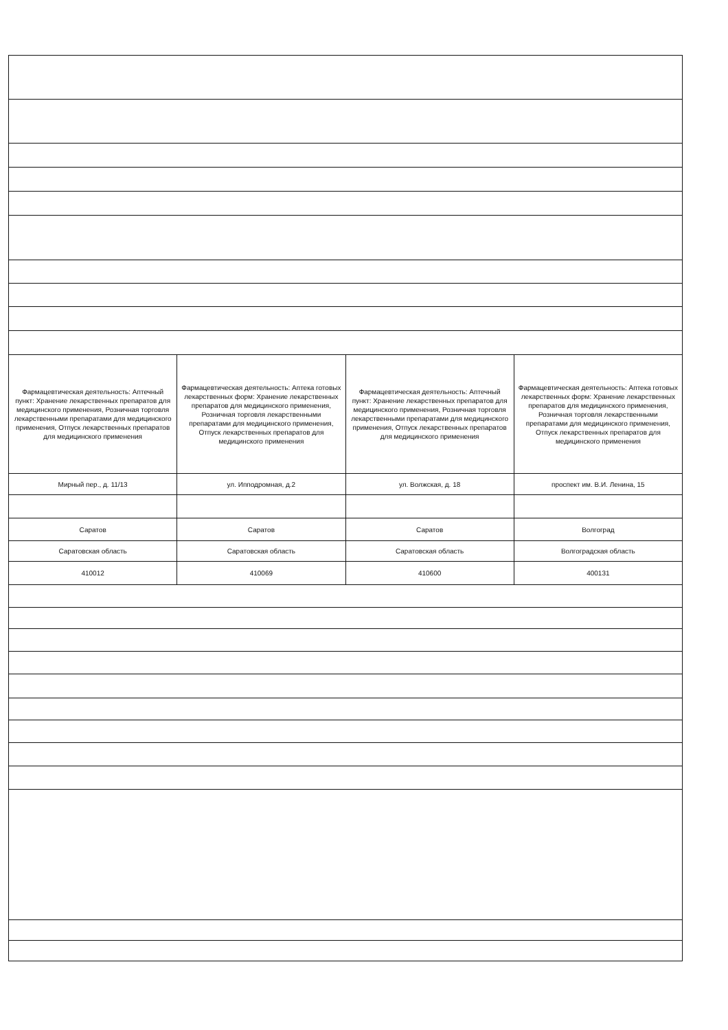| Фармацевтическая деятельность: Аптечный пункт: Хранение лекарственных препаратов для медицинского применения, Розничная торговля лекарственными препаратами для медицинского применения, Отпуск лекарственных препаратов для медицинского применения | Фармацевтическая деятельность: Аптека готовых лекарственных форм: Хранение лекарственных препаратов для медицинского применения, Розничная торговля лекарственными препаратами для медицинского применения, Отпуск лекарственных препаратов для медицинского применения | Фармацевтическая деятельность: Аптечный пункт: Хранение лекарственных препаратов для медицинского применения, Розничная торговля лекарственными препаратами для медицинского применения, Отпуск лекарственных препаратов для медицинского применения | Фармацевтическая деятельность: Аптека готовых лекарственных форм: Хранение лекарственных препаратов для медицинского применения, Розничная торговля лекарственными препаратами для медицинского применения, Отпуск лекарственных препаратов для медицинского применения |
| Мирный пер., д. 11/13 | ул. Ипподромная, д.2 | ул. Волжская, д. 18 | проспект им. В.И. Ленина, 15 |
| Саратов | Саратов | Саратов | Волгоград |
| Саратовская область | Саратовская область | Саратовская область | Волгоградская область |
| 410012 | 410069 | 410600 | 400131 |